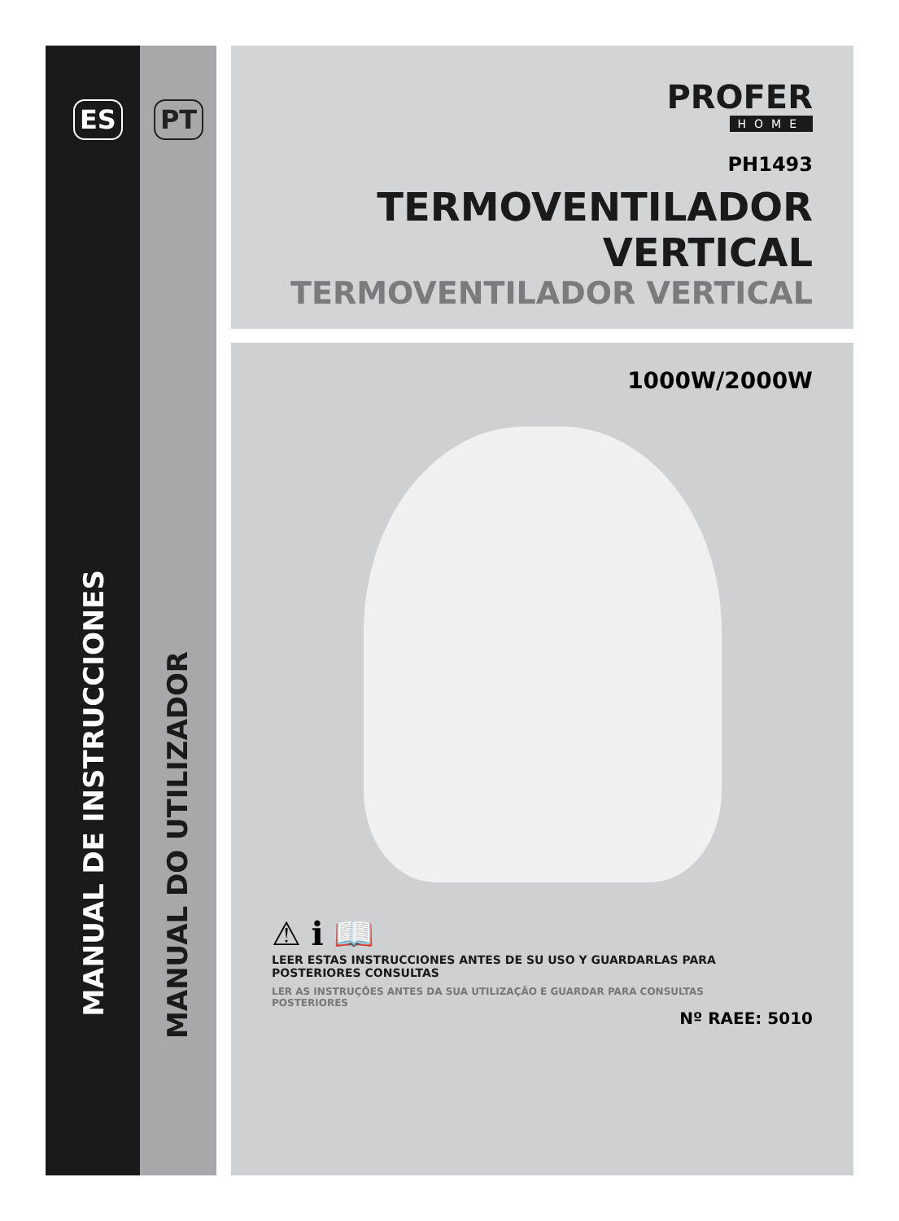ES PT
MANUAL DE INSTRUCCIONES
MANUAL DO UTILIZADOR
PROFER
HOME
PH1493
TERMOVENTILADOR
VERTICAL
TERMOVENTILADOR VERTICAL
1000W/2000W
⚠ ℹ 📖
LEER ESTAS INSTRUCCIONES ANTES DE SU USO Y GUARDARLAS PARA
POSTERIORES CONSULTAS
LER AS INSTRUÇÕES ANTES DA SUA UTILIZAÇÃO E GUARDAR PARA CONSULTAS
POSTERIORES
Nº RAEE: 5010